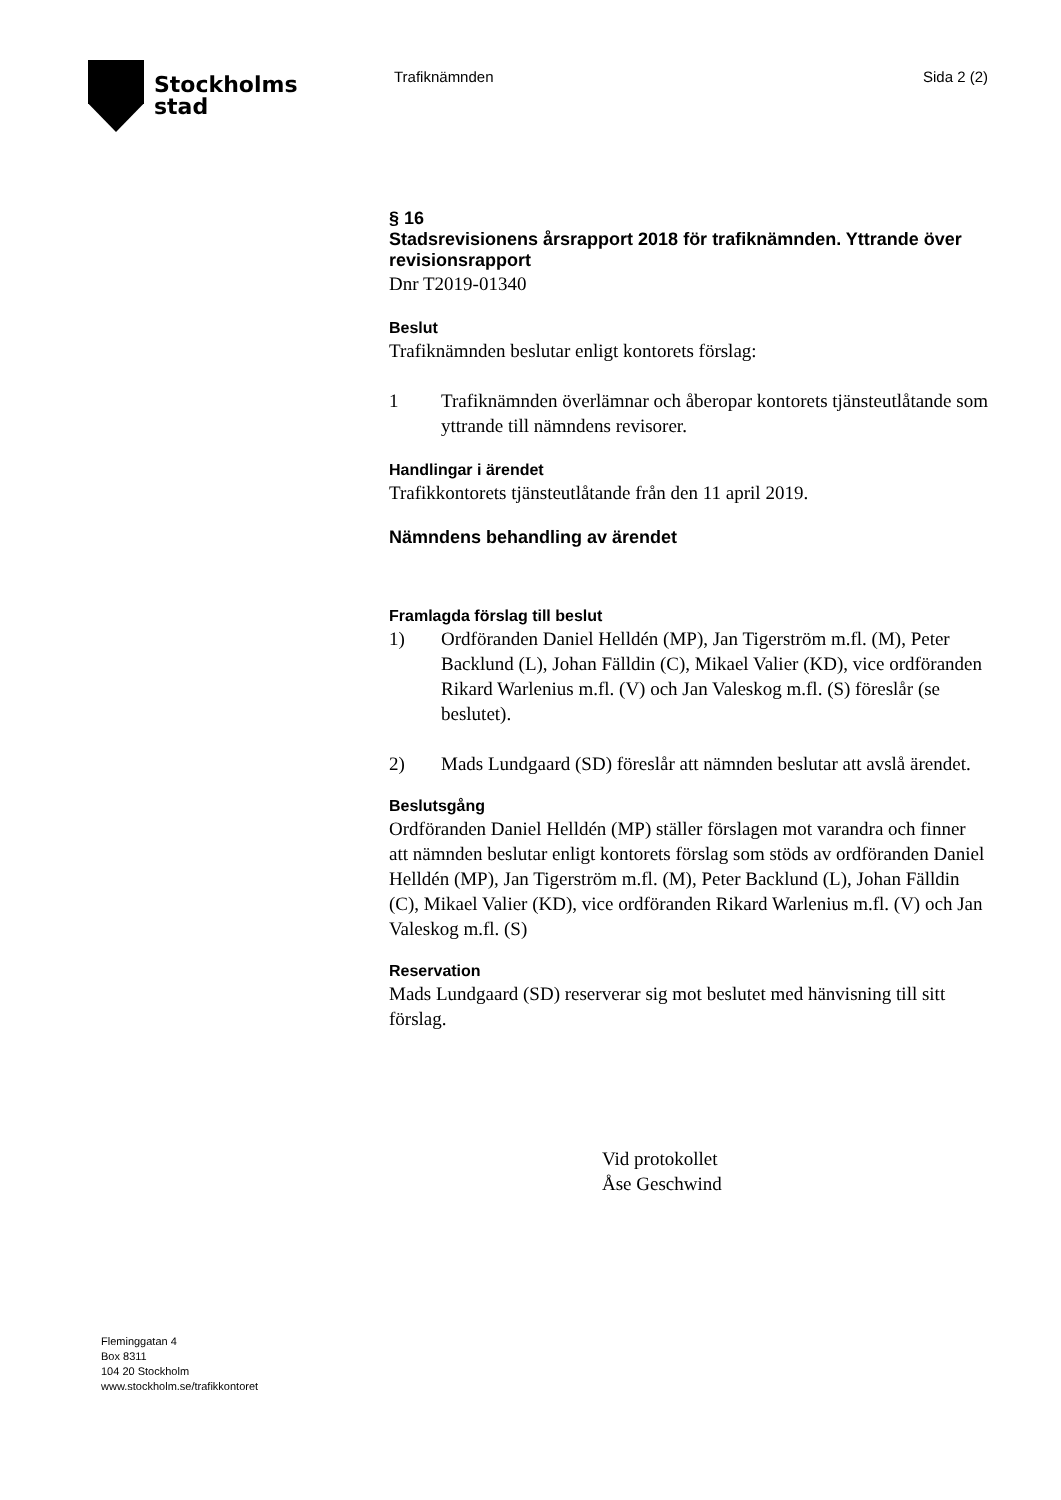Stockholms
stad
Trafiknämnden Sida 2 (2)
§ 16
Stadsrevisionens årsrapport 2018 för trafiknämnden. Yttrande över revisionsrapport
Dnr T2019-01340
Beslut
Trafiknämnden beslutar enligt kontorets förslag:
1 Trafiknämnden överlämnar och åberopar kontorets tjänsteutlåtande som yttrande till nämndens revisorer.
Handlingar i ärendet
Trafikkontorets tjänsteutlåtande från den 11 april 2019.
Nämndens behandling av ärendet
Framlagda förslag till beslut
1) Ordföranden Daniel Helldén (MP), Jan Tigerström m.fl. (M), Peter Backlund (L), Johan Fälldin (C), Mikael Valier (KD), vice ordföranden Rikard Warlenius m.fl. (V) och Jan Valeskog m.fl. (S) föreslår (se beslutet).
2) Mads Lundgaard (SD) föreslår att nämnden beslutar att avslå ärendet.
Beslutsgång
Ordföranden Daniel Helldén (MP) ställer förslagen mot varandra och finner att nämnden beslutar enligt kontorets förslag som stöds av ordföranden Daniel Helldén (MP), Jan Tigerström m.fl. (M), Peter Backlund (L), Johan Fälldin (C), Mikael Valier (KD), vice ordföranden Rikard Warlenius m.fl. (V) och Jan Valeskog m.fl. (S)
Reservation
Mads Lundgaard (SD) reserverar sig mot beslutet med hänvisning till sitt förslag.
Vid protokollet
Åse Geschwind
Fleminggatan 4
Box 8311
104 20 Stockholm
www.stockholm.se/trafikkontoret